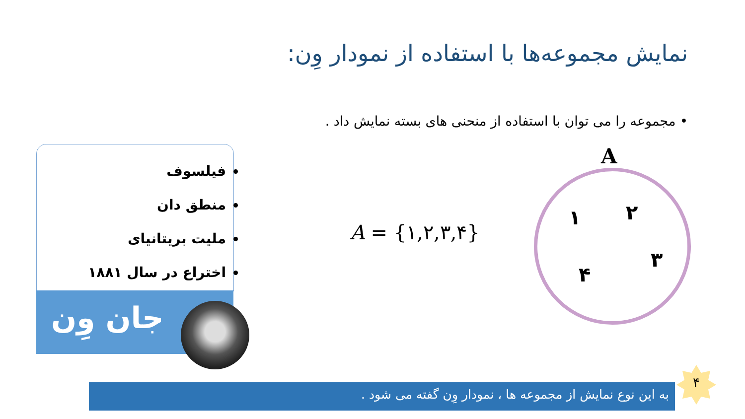نمایش مجموعه‌ها با استفاده از نمودار وِن:
• مجموعه را می توان با استفاده از منحنی های بسته نمایش داد .
فیلسوف
منطق دان
ملیت بریتانیای
اختراع در سال ۱۸۸۱
جان وِن
A = {۱,۲,۳,۴}
A
۱ ۲
۳
۴
به این نوع نمایش از مجموعه ها ، نمودار وِن گفته می شود .
۴